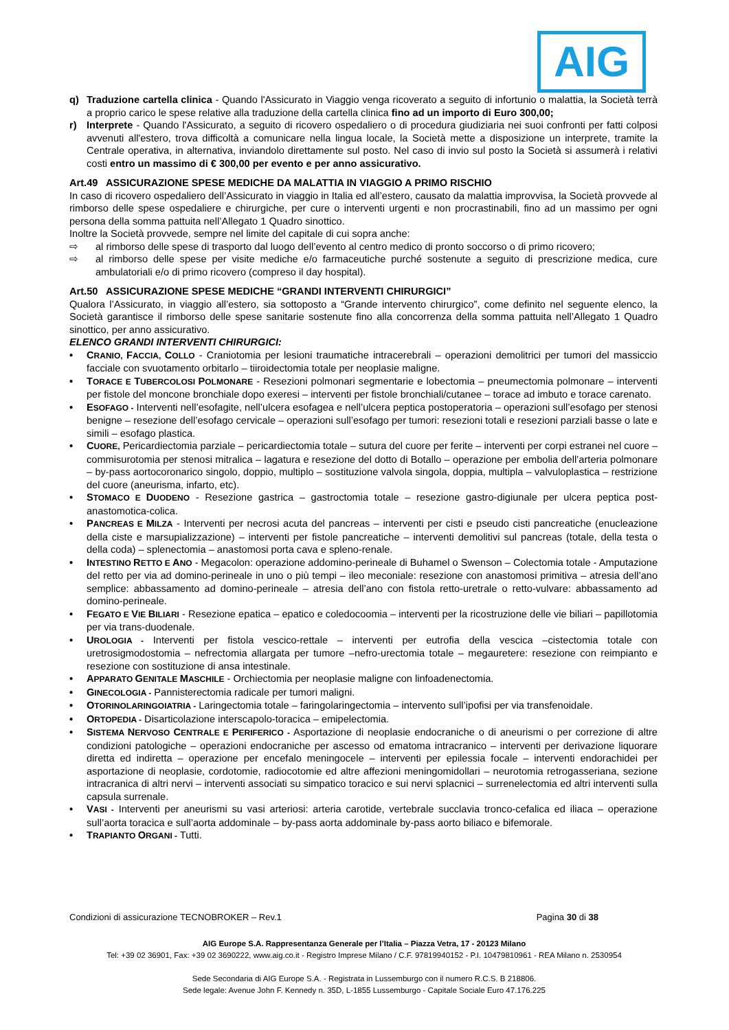AIG
q) Traduzione cartella clinica - Quando l'Assicurato in Viaggio venga ricoverato a seguito di infortunio o malattia, la Società terrà a proprio carico le spese relative alla traduzione della cartella clinica fino ad un importo di Euro 300,00;
r) Interprete - Quando l'Assicurato, a seguito di ricovero ospedaliero o di procedura giudiziaria nei suoi confronti per fatti colposi avvenuti all'estero, trova difficoltà a comunicare nella lingua locale, la Società mette a disposizione un interprete, tramite la Centrale operativa, in alternativa, inviandolo direttamente sul posto. Nel caso di invio sul posto la Società si assumerà i relativi costi entro un massimo di € 300,00 per evento e per anno assicurativo.
Art.49 ASSICURAZIONE SPESE MEDICHE DA MALATTIA IN VIAGGIO A PRIMO RISCHIO
In caso di ricovero ospedaliero dell’Assicurato in viaggio in Italia ed all’estero, causato da malattia improvvisa, la Società provvede al rimborso delle spese ospedaliere e chirurgiche, per cure o interventi urgenti e non procrastinabili, fino ad un massimo per ogni persona della somma pattuita nell’Allegato 1 Quadro sinottico.
Inoltre la Società provvede, sempre nel limite del capitale di cui sopra anche:
⇨ al rimborso delle spese di trasporto dal luogo dell’evento al centro medico di pronto soccorso o di primo ricovero;
⇨ al rimborso delle spese per visite mediche e/o farmaceutiche purché sostenute a seguito di prescrizione medica, cure ambulatoriali e/o di primo ricovero (compreso il day hospital).
Art.50 ASSICURAZIONE SPESE MEDICHE “GRANDI INTERVENTI CHIRURGICI”
Qualora l’Assicurato, in viaggio all’estero, sia sottoposto a “Grande intervento chirurgico”, come definito nel seguente elenco, la Società garantisce il rimborso delle spese sanitarie sostenute fino alla concorrenza della somma pattuita nell’Allegato 1 Quadro sinottico, per anno assicurativo.
ELENCO GRANDI INTERVENTI CHIRURGICI:
• CRANIO, FACCIA, COLLO - Craniotomia per lesioni traumatiche intracerebrali – operazioni demolitrici per tumori del massiccio facciale con svuotamento orbitarlo – tiiroidectomia totale per neoplasie maligne.
• TORACE E TUBERCOLOSI POLMONARE - Resezioni polmonari segmentarie e lobectomia – pneumectomia polmonare – interventi per fistole del moncone bronchiale dopo exeresi – interventi per fistole bronchiali/cutanee – torace ad imbuto e torace carenato.
• ESOFAGO - Interventi nell’esofagite, nell’ulcera esofagea e nell’ulcera peptica postoperatoria – operazioni sull’esofago per stenosi benigne – resezione dell’esofago cervicale – operazioni sull’esofago per tumori: resezioni totali e resezioni parziali basse o late e simili – esofago plastica.
• CUORE, Pericardiectomia parziale – pericardiectomia totale – sutura del cuore per ferite – interventi per corpi estranei nel cuore – commisurotomia per stenosi mitralica – lagatura e resezione del dotto di Botallo – operazione per embolia dell’arteria polmonare – by-pass aortocoronarico singolo, doppio, multiplo – sostituzione valvola singola, doppia, multipla – valvuloplastica – restrizione del cuore (aneurisma, infarto, etc).
• STOMACO E DUODENO - Resezione gastrica – gastroctomia totale – resezione gastro-digiunale per ulcera peptica post-anastomotica-colica.
• PANCREAS E MILZA - Interventi per necrosi acuta del pancreas – interventi per cisti e pseudo cisti pancreatiche (enucleazione della ciste e marsupializzazione) – interventi per fistole pancreatiche – interventi demolitivi sul pancreas (totale, della testa o della coda) – splenectomia – anastomosi porta cava e spleno-renale.
• INTESTINO RETTO E ANO - Megacolon: operazione addomino-perineale di Buhamel o Swenson – Colectomia totale - Amputazione del retto per via ad domino-perineale in uno o più tempi – ileo meconiale: resezione con anastomosi primitiva – atresia dell’ano semplice: abbassamento ad domino-perineale – atresia dell’ano con fistola retto-uretrale o retto-vulvare: abbassamento ad domino-perineale.
• FEGATO E VIE BILIARI - Resezione epatica – epatico e coledocoomia – interventi per la ricostruzione delle vie biliari – papillotomia per via trans-duodenale.
• UROLOGIA - Interventi per fistola vescico-rettale – interventi per eutrofia della vescica –cistectomia totale con uretrosigmodostomia – nefrectomia allargata per tumore –nefro-urectomia totale – megauretere: resezione con reimpianto e resezione con sostituzione di ansa intestinale.
• APPARATO GENITALE MASCHILE - Orchiectomia per neoplasie maligne con linfoadenectomia.
• GINECOLOGIA - Pannisterectomia radicale per tumori maligni.
• OTORINOLARINGOIATRIA - Laringectomia totale – faringolaringectomia – intervento sull’ipofisi per via transfenoidale.
• ORTOPEDIA - Disarticolazione interscapolo-toracica – emipelectomia.
• SISTEMA NERVOSO CENTRALE E PERIFERICO - Asportazione di neoplasie endocraniche o di aneurismi o per correzione di altre condizioni patologiche – operazioni endocraniche per ascesso od ematoma intracranico – interventi per derivazione liquorare diretta ed indiretta – operazione per encefalo meningocele – interventi per epilessia focale – interventi endorachidei per asportazione di neoplasie, cordotomie, radiocotomie ed altre affezioni meningomidollari – neurotomia retrogasseriana, sezione intracranica di altri nervi – interventi associati su simpatico toracico e sui nervi splacnici – surrenelectomia ed altri interventi sulla capsula surrenale.
• VASI - Interventi per aneurismi su vasi arteriosi: arteria carotide, vertebrale succlavia tronco-cefalica ed iliaca – operazione sull’aorta toracica e sull’aorta addominale – by-pass aorta addominale by-pass aorto biliaco e bifemorale.
• TRAPIANTO ORGANI - Tutti.
Condizioni di assicurazione TECNOBROKER – Rev.1 Pagina 30 di 38
AIG Europe S.A. Rappresentanza Generale per l’Italia – Piazza Vetra, 17 - 20123 Milano
Tel: +39 02 36901, Fax: +39 02 3690222, www.aig.co.it - Registro Imprese Milano / C.F. 97819940152 - P.I. 10479810961 - REA Milano n. 2530954
Sede Secondaria di AIG Europe S.A. - Registrata in Lussemburgo con il numero R.C.S. B 218806.
Sede legale: Avenue John F. Kennedy n. 35D, L-1855 Lussemburgo - Capitale Sociale Euro 47.176.225